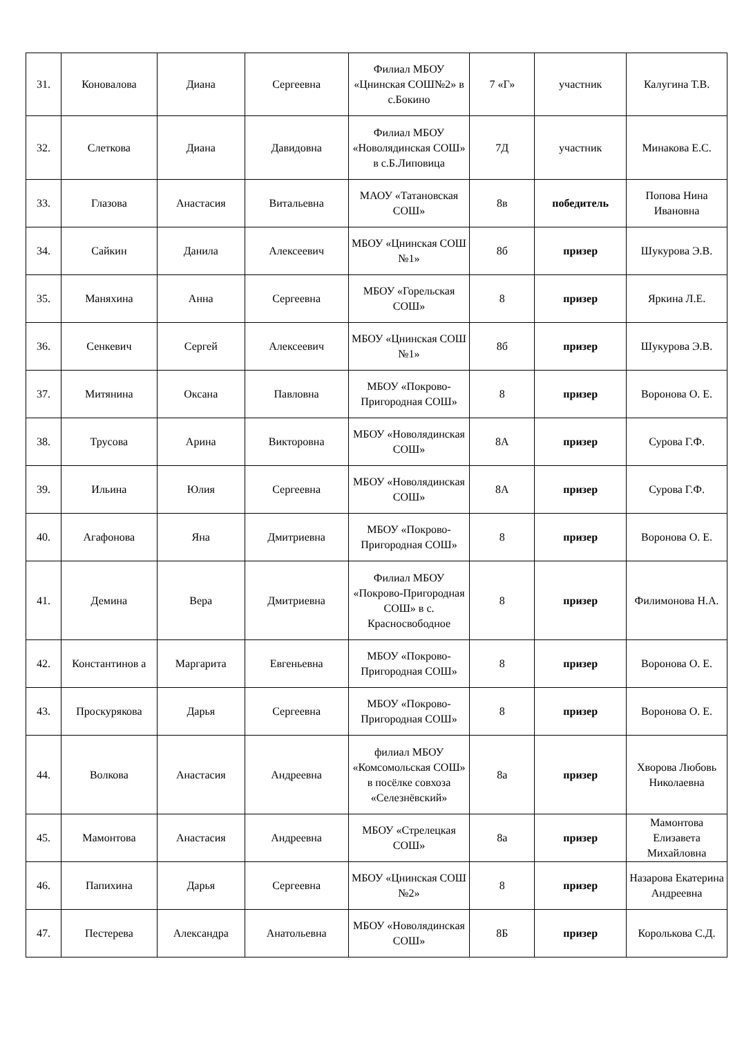| 31. | Коновалова | Диана | Сергеевна | Филиал МБОУ «Цнинская СОШ№2» в с.Бокино | 7 «Г» | участник | Калугина Т.В. |
| 32. | Слеткова | Диана | Давидовна | Филиал МБОУ «Новолядинская СОШ» в с.Б.Липовица | 7Д | участник | Минакова Е.С. |
| 33. | Глазова | Анастасия | Витальевна | МАОУ «Татановская СОШ» | 8в | победитель | Попова Нина Ивановна |
| 34. | Сайкин | Данила | Алексеевич | МБОУ «Цнинская СОШ №1» | 8б | призер | Шукурова Э.В. |
| 35. | Маняхина | Анна | Сергеевна | МБОУ «Горельская СОШ» | 8 | призер | Яркина Л.Е. |
| 36. | Сенкевич | Сергей | Алексеевич | МБОУ «Цнинская СОШ №1» | 8б | призер | Шукурова Э.В. |
| 37. | Митянина | Оксана | Павловна | МБОУ «Покрово-Пригородная СОШ» | 8 | призер | Воронова О. Е. |
| 38. | Трусова | Арина | Викторовна | МБОУ «Новолядинская СОШ» | 8А | призер | Сурова Г.Ф. |
| 39. | Ильина | Юлия | Сергеевна | МБОУ «Новолядинская СОШ» | 8А | призер | Сурова Г.Ф. |
| 40. | Агафонова | Яна | Дмитриевна | МБОУ «Покрово-Пригородная СОШ» | 8 | призер | Воронова О. Е. |
| 41. | Демина | Вера | Дмитриевна | Филиал МБОУ «Покрово-Пригородная СОШ» в с. Красносвободное | 8 | призер | Филимонова Н.А. |
| 42. | Константинов а | Маргарита | Евгеньевна | МБОУ «Покрово-Пригородная СОШ» | 8 | призер | Воронова О. Е. |
| 43. | Проскурякова | Дарья | Сергеевна | МБОУ «Покрово-Пригородная СОШ» | 8 | призер | Воронова О. Е. |
| 44. | Волкова | Анастасия | Андреевна | филиал МБОУ «Комсомольская СОШ» в посёлке совхоза «Селезнёвский» | 8а | призер | Хворова Любовь Николаевна |
| 45. | Мамонтова | Анастасия | Андреевна | МБОУ «Стрелецкая СОШ» | 8а | призер | Мамонтова Елизавета Михайловна |
| 46. | Папихина | Дарья | Сергеевна | МБОУ «Цнинская СОШ №2» | 8 | призер | Назарова Екатерина Андреевна |
| 47. | Пестерева | Александра | Анатольевна | МБОУ «Новолядинская СОШ» | 8Б | призер | Королькова С.Д. |